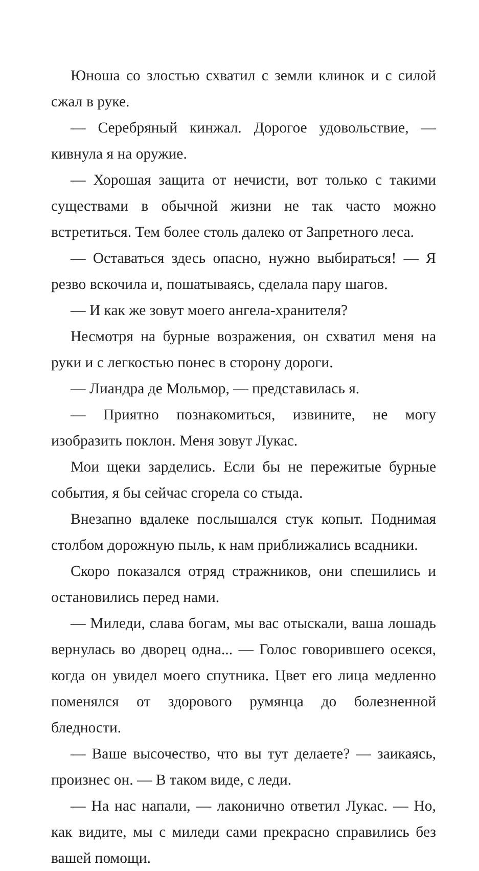Юноша со злостью схватил с земли клинок и с силой сжал в руке.
— Серебряный кинжал. Дорогое удовольствие, — кивнула я на оружие.
— Хорошая защита от нечисти, вот только с такими существами в обычной жизни не так часто можно встретиться. Тем более столь далеко от Запретного леса.
— Оставаться здесь опасно, нужно выбираться! — Я резво вскочила и, пошатываясь, сделала пару шагов.
— И как же зовут моего ангела-хранителя?
Несмотря на бурные возражения, он схватил меня на руки и с легкостью понес в сторону дороги.
— Лиандра де Мольмор, — представилась я.
— Приятно познакомиться, извините, не могу изобразить поклон. Меня зовут Лукас.
Мои щеки зарделись. Если бы не пережитые бурные события, я бы сейчас сгорела со стыда.
Внезапно вдалеке послышался стук копыт. Поднимая столбом дорожную пыль, к нам приближались всадники.
Скоро показался отряд стражников, они спешились и остановились перед нами.
— Миледи, слава богам, мы вас отыскали, ваша лошадь вернулась во дворец одна... — Голос говорившего осекся, когда он увидел моего спутника. Цвет его лица медленно поменялся от здорового румянца до болезненной бледности.
— Ваше высочество, что вы тут делаете? — заикаясь, произнес он. — В таком виде, с леди.
— На нас напали, — лаконично ответил Лукас. — Но, как видите, мы с миледи сами прекрасно справились без вашей помощи.